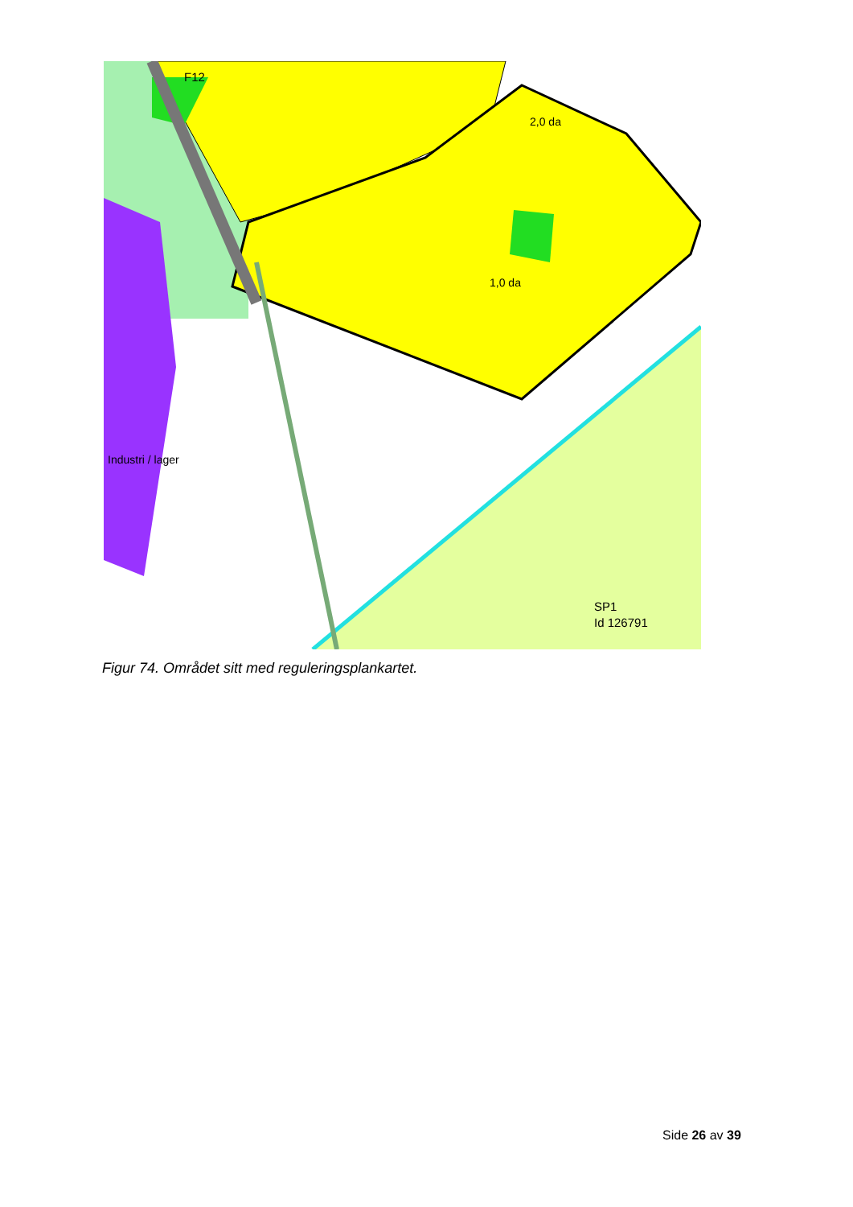F12
SP1
Id 126791
Industri / lager
2,0 da
1,0 da
Figur 74. Området sitt med reguleringsplankartet.
Side 26 av 39